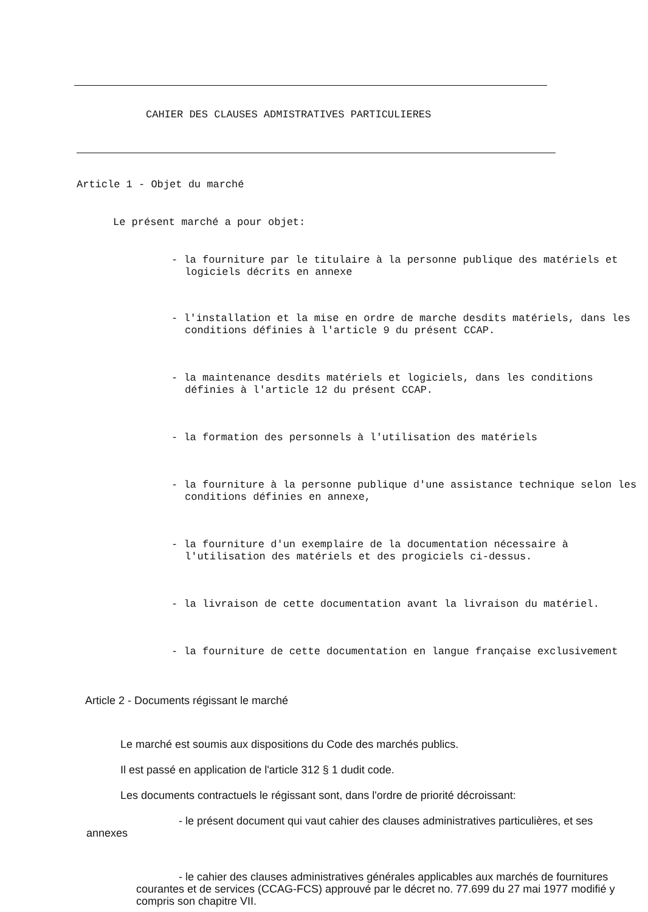CAHIER DES CLAUSES ADMISTRATIVES PARTICULIERES
Article 1 - Objet du marché
Le présent marché a pour objet:
- la fourniture par le titulaire à la personne publique des matériels et logiciels décrits en annexe
- l'installation et la mise en ordre de marche desdits matériels, dans les conditions définies à l'article 9 du présent CCAP.
- la maintenance desdits matériels et logiciels, dans les conditions définies à l'article 12 du présent CCAP.
- la formation des personnels à l'utilisation des matériels
- la fourniture à la personne publique d'une assistance technique selon les conditions définies en annexe,
- la fourniture d'un exemplaire de la documentation nécessaire à l'utilisation des matériels et des progiciels ci-dessus.
- la livraison de cette documentation avant la livraison du matériel.
- la fourniture de cette documentation en langue française exclusivement
Article 2 - Documents régissant le marché
Le marché est soumis aux dispositions du Code des marchés publics.
Il est passé en application de l'article 312 § 1 dudit code.
Les documents contractuels le régissant sont, dans l'ordre de priorité décroissant:
- le présent document qui vaut cahier des clauses administratives particulières, et ses annexes
- le cahier des clauses administratives générales applicables aux marchés de fournitures courantes et de services (CCAG-FCS) approuvé par le décret no. 77.699 du 27 mai 1977 modifié y compris son chapitre VII.